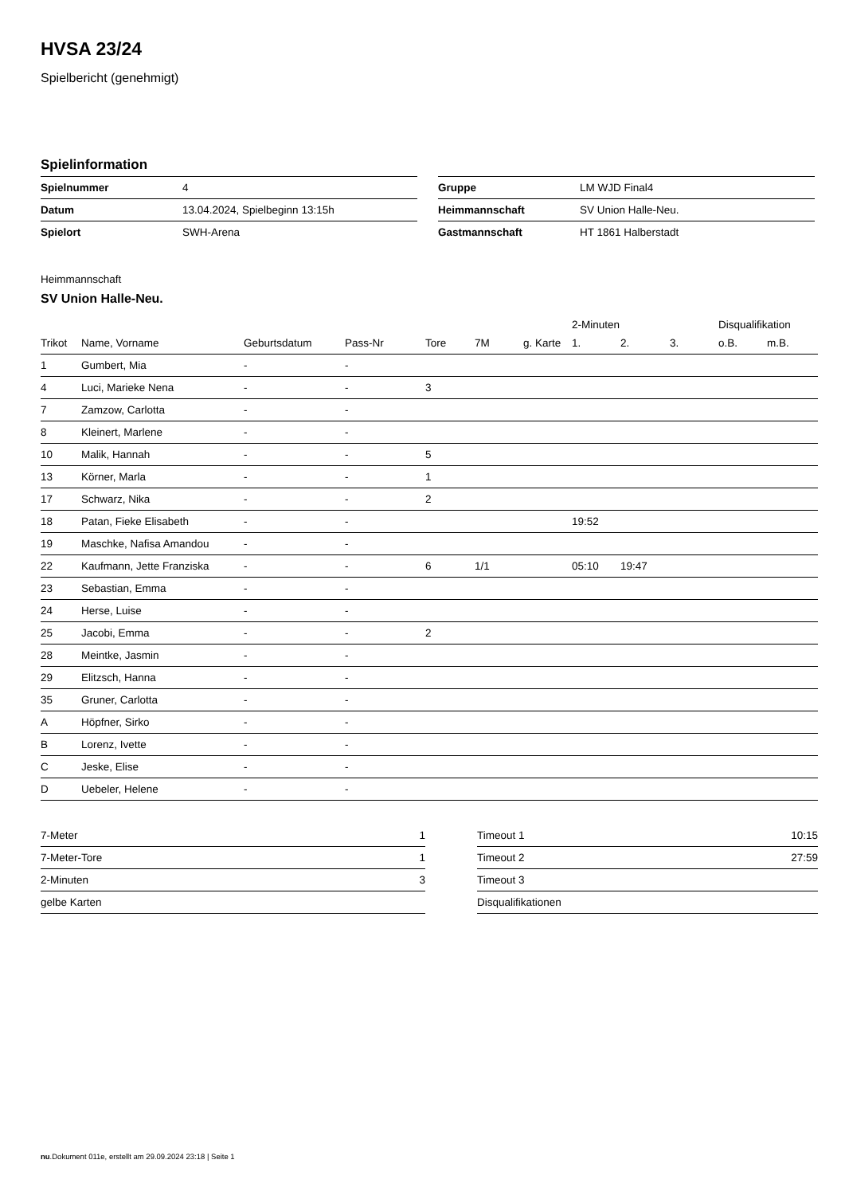HVSA 23/24
Spielbericht (genehmigt)
Spielinformation
| Spielnummer | 4 |
| Datum | 13.04.2024, Spielbeginn 13:15h |
| Spielort | SWH-Arena |
| Gruppe | LM WJD Final4 |
| Heimmannschaft | SV Union Halle-Neu. |
| Gastmannschaft | HT 1861 Halberstadt |
Heimmannschaft
SV Union Halle-Neu.
| | | | | | | | 2-Minuten | | | Disqualifikation | |
| --- | --- | --- | --- | --- | --- | --- | --- | --- | --- | --- | --- |
| Trikot | Name, Vorname | Geburtsdatum | Pass-Nr | Tore | 7M | g. Karte | 1. | 2. | 3. | o.B. | m.B. |
| 1 | Gumbert, Mia | - | - | | | | | | | | |
| 4 | Luci, Marieke Nena | - | - | 3 | | | | | | | |
| 7 | Zamzow, Carlotta | - | - | | | | | | | | |
| 8 | Kleinert, Marlene | - | - | | | | | | | | |
| 10 | Malik, Hannah | - | - | 5 | | | | | | | |
| 13 | Körner, Marla | - | - | 1 | | | | | | | |
| 17 | Schwarz, Nika | - | - | 2 | | | | | | | |
| 18 | Patan, Fieke Elisabeth | - | - | | | | 19:52 | | | | |
| 19 | Maschke, Nafisa Amandou | - | - | | | | | | | | |
| 22 | Kaufmann, Jette Franziska | - | - | 6 | 1/1 | | 05:10 | 19:47 | | | |
| 23 | Sebastian, Emma | - | - | | | | | | | | |
| 24 | Herse, Luise | - | - | | | | | | | | |
| 25 | Jacobi, Emma | - | - | 2 | | | | | | | |
| 28 | Meintke, Jasmin | - | - | | | | | | | | |
| 29 | Elitzsch, Hanna | - | - | | | | | | | | |
| 35 | Gruner, Carlotta | - | - | | | | | | | | |
| A | Höpfner, Sirko | - | - | | | | | | | | |
| B | Lorenz, Ivette | - | - | | | | | | | | |
| C | Jeske, Elise | - | - | | | | | | | | |
| D | Uebeler, Helene | - | - | | | | | | | | |
| 7-Meter | 1 |
| 7-Meter-Tore | 1 |
| 2-Minuten | 3 |
| gelbe Karten | |
| Timeout 1 | 10:15 |
| Timeout 2 | 27:59 |
| Timeout 3 | |
| Disqualifikationen | |
nu.Dokument 011e, erstellt am 29.09.2024 23:18 | Seite 1